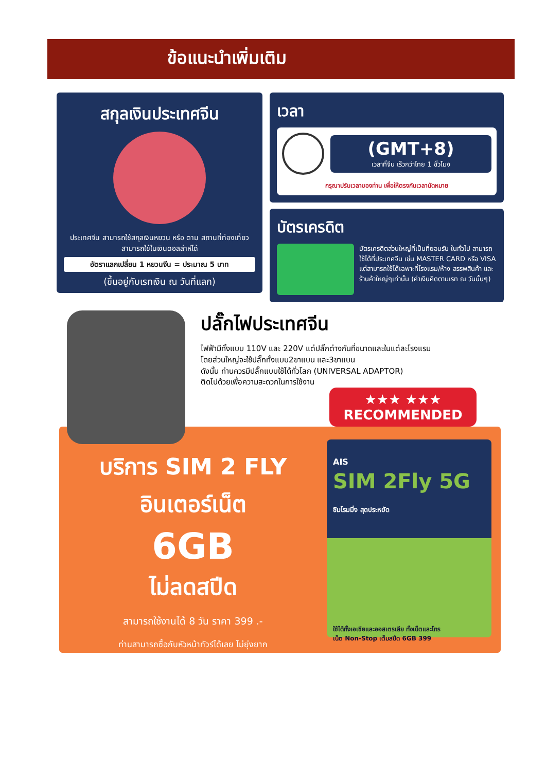ข้อแนะนำเพิ่มเติม
สกุลเงินประเทศจีน
ประเทศจีน สามารถใช้สกุลเงินหยวน หรือ ตาม สถานที่ท่องเที่ยว สามารถใช้ในเงินดอลล่าห์ได้
อัตราแลกเปลี่ยน 1 หยวนจีน = ประมาณ 5 บาท
(ขึ้นอยู่กับเรทเงิน ณ วันที่แลก)
เวลา
(GMT+8)
เวลาที่จีน เร็วกว่าไทย 1 ชั่วโมง
กรุณาปรับเวลาของท่าน เพื่อให้ตรงกับเวลานัดหมาย
บัตรเครดิต
บัตรเครดิตส่วนใหญ่ที่เป็นที่ยอมรับ ในทั่วไป สามารถใช้ได้ที่ประเทศจีน เช่น MASTER CARD หรือ VISA แต่สามารถใช้ได้เฉพาะที่โรงแรม/ห้าง สรรพสินค้า และร้านค้าใหญ่ๆเท่านั้น (ค่าเงินคิดตามเรท ณ วันนั้นๆ)
ปลั๊กไฟประเทศจีน
ไฟฟ้ามีทั้งแบบ 110V และ 220V แต่ปลั๊กต่างกันที่ขนาดและในแต่ละโรงแรม
โดยส่วนใหญ่จะใช้ปลั๊กทั้งแบบ2ขาแบน และ3ขาแบน
ดังนั้น ท่านควรมีปลั๊กแบบใช้ได้ทั่วโลก (UNIVERSAL ADAPTOR)
ติดไปด้วยเพื่อความสะดวกในการใช้งาน
★★★ ★★★
RECOMMENDED
บริการ SIM 2 FLY
อินเตอร์เน็ต
6GB
ไม่ลดสปีด
สามารถใช้งานได้ 8 วัน ราคา 399 .-
ท่านสามารถซื้อกับหัวหน้าทัวร์ได้เลย ไม่ยุ่งยาก
AIS
SIM 2Fly 5G
ซิมโรมมิ่ง สุดประหยัด
ใช้ได้ทั้งเอเชียและออสเตรเลีย ทั้งเน็ตและโทร
เน็ต Non-Stop เต็มสปีด 6GB 399